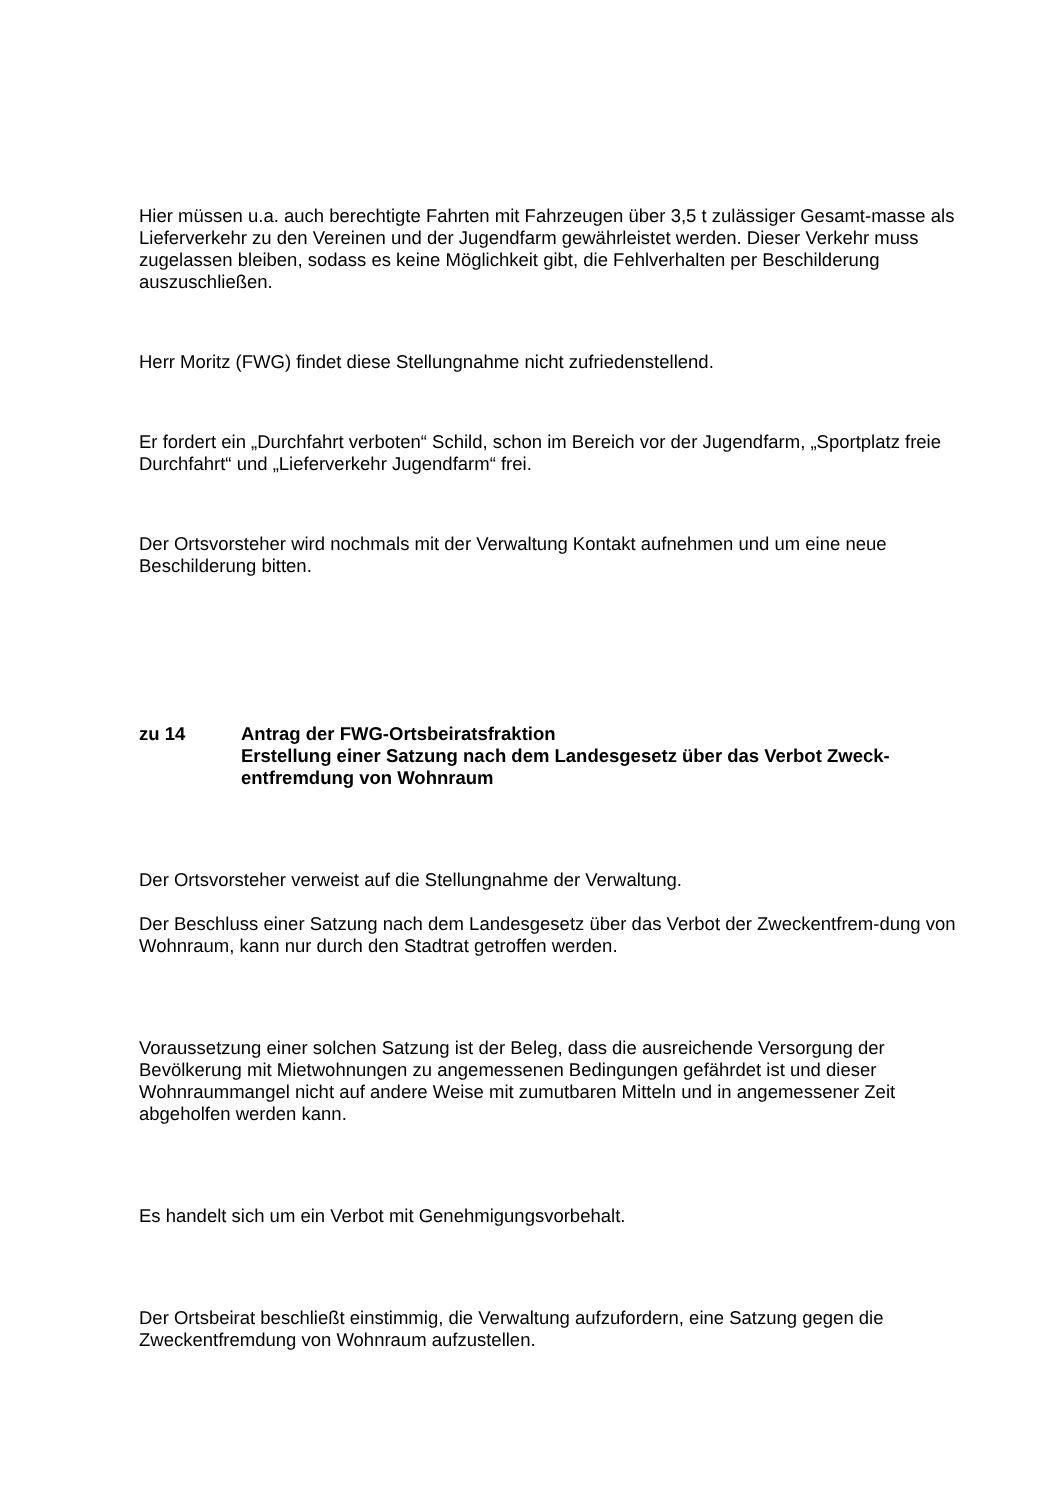Hier müssen u.a. auch berechtigte Fahrten mit Fahrzeugen über 3,5 t zulässiger Gesamt-masse als Lieferverkehr zu den Vereinen und der Jugendfarm gewährleistet werden. Dieser Verkehr muss zugelassen bleiben, sodass es keine Möglichkeit gibt, die Fehlverhalten per Beschilderung auszuschließen.
Herr Moritz (FWG) findet diese Stellungnahme nicht zufriedenstellend.
Er fordert ein „Durchfahrt verboten“ Schild, schon im Bereich vor der Jugendfarm, „Sportplatz freie Durchfahrt“ und „Lieferverkehr Jugendfarm“ frei.
Der Ortsvorsteher wird nochmals mit der Verwaltung Kontakt aufnehmen und um eine neue Beschilderung bitten.
zu 14 Antrag der FWG-Ortsbeiratsfraktion
Erstellung einer Satzung nach dem Landesgesetz über das Verbot Zweck-entfremdung von Wohnraum
Der Ortsvorsteher verweist auf die Stellungnahme der Verwaltung.
Der Beschluss einer Satzung nach dem Landesgesetz über das Verbot der Zweckentfrem-dung von Wohnraum, kann nur durch den Stadtrat getroffen werden.
Voraussetzung einer solchen Satzung ist der Beleg, dass die ausreichende Versorgung der Bevölkerung mit Mietwohnungen zu angemessenen Bedingungen gefährdet ist und dieser Wohnraummangel nicht auf andere Weise mit zumutbaren Mitteln und in angemessener Zeit abgeholfen werden kann.
Es handelt sich um ein Verbot mit Genehmigungsvorbehalt.
Der Ortsbeirat beschließt einstimmig, die Verwaltung aufzufordern, eine Satzung gegen die Zweckentfremdung von Wohnraum aufzustellen.